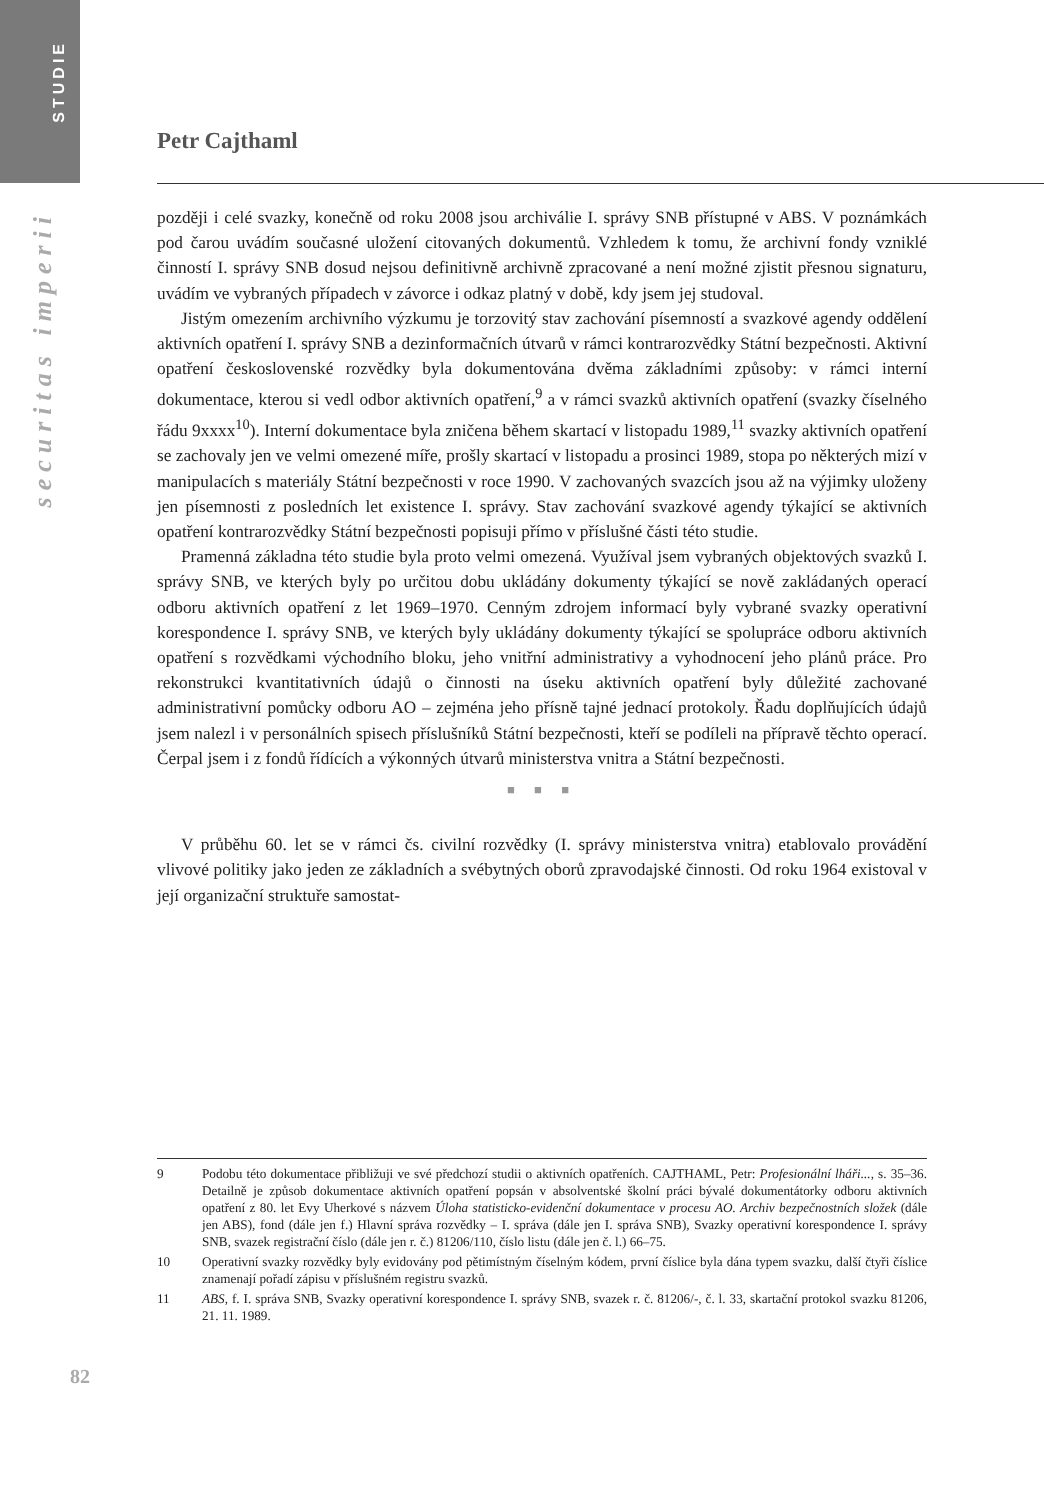STUDIE
securitas imperii
Petr Cajthaml
později i celé svazky, konečně od roku 2008 jsou archiválie I. správy SNB přístupné v ABS. V poznámkách pod čarou uvádím současné uložení citovaných dokumentů. Vzhledem k tomu, že archivní fondy vzniklé činností I. správy SNB dosud nejsou definitivně archivně zpracované a není možné zjistit přesnou signaturu, uvádím ve vybraných případech v závorce i odkaz platný v době, kdy jsem jej studoval.
Jistým omezením archivního výzkumu je torzovitý stav zachování písemností a svazkové agendy oddělení aktivních opatření I. správy SNB a dezinformačních útvarů v rámci kontrarozvědky Státní bezpečnosti. Aktivní opatření československé rozvědky byla dokumentována dvěma základními způsoby: v rámci interní dokumentace, kterou si vedl odbor aktivních opatření,<sup>9</sup> a v rámci svazků aktivních opatření (svazky číselného řádu 9xxxx<sup>10</sup>). Interní dokumentace byla zničena během skartací v listopadu 1989,<sup>11</sup> svazky aktivních opatření se zachovaly jen ve velmi omezené míře, prošly skartací v listopadu a prosinci 1989, stopa po některých mizí v manipulacích s materiály Státní bezpečnosti v roce 1990. V zachovaných svazcích jsou až na výjimky uloženy jen písemnosti z posledních let existence I. správy. Stav zachování svazkové agendy týkající se aktivních opatření kontrarozvědky Státní bezpečnosti popisuji přímo v příslušné části této studie.
Pramenná základna této studie byla proto velmi omezená. Využíval jsem vybraných objektových svazků I. správy SNB, ve kterých byly po určitou dobu ukládány dokumenty týkající se nově zakládaných operací odboru aktivních opatření z let 1969–1970. Cenným zdrojem informací byly vybrané svazky operativní korespondence I. správy SNB, ve kterých byly ukládány dokumenty týkající se spolupráce odboru aktivních opatření s rozvědkami východního bloku, jeho vnitřní administrativy a vyhodnocení jeho plánů práce. Pro rekonstrukci kvantitativních údajů o činnosti na úseku aktivních opatření byly důležité zachované administrativní pomůcky odboru AO – zejména jeho přísně tajné jednací protokoly. Řadu doplňujících údajů jsem nalezl i v personálních spisech příslušníků Státní bezpečnosti, kteří se podíleli na přípravě těchto operací. Čerpal jsem i z fondů řídících a výkonných útvarů ministerstva vnitra a Státní bezpečnosti.
■ ■ ■
V průběhu 60. let se v rámci čs. civilní rozvědky (I. správy ministerstva vnitra) etablovalo provádění vlivové politiky jako jeden ze základních a svébytných oborů zpravodajské činnosti. Od roku 1964 existoval v její organizační struktuře samostat-
9 Podobu této dokumentace přibližuji ve své předchozí studii o aktivních opatřeních. CAJTHAML, Petr: Profesionální lháři..., s. 35–36. Detailně je způsob dokumentace aktivních opatření popsán v absolventské školní práci bývalé dokumentátorky odboru aktivních opatření z 80. let Evy Uherkové s názvem Úloha statisticko-evidenční dokumentace v procesu AO. Archiv bezpečnostních složek (dále jen ABS), fond (dále jen f.) Hlavní správa rozvědky – I. správa (dále jen I. správa SNB), Svazky operativní korespondence I. správy SNB, svazek registrační číslo (dále jen r. č.) 81206/110, číslo listu (dále jen č. l.) 66–75.
10 Operativní svazky rozvědky byly evidovány pod pětimístným číselným kódem, první číslice byla dána typem svazku, další čtyři číslice znamenají pořadí zápisu v příslušném registru svazků.
11 ABS, f. I. správa SNB, Svazky operativní korespondence I. správy SNB, svazek r. č. 81206/-, č. l. 33, skartační protokol svazku 81206, 21. 11. 1989.
82